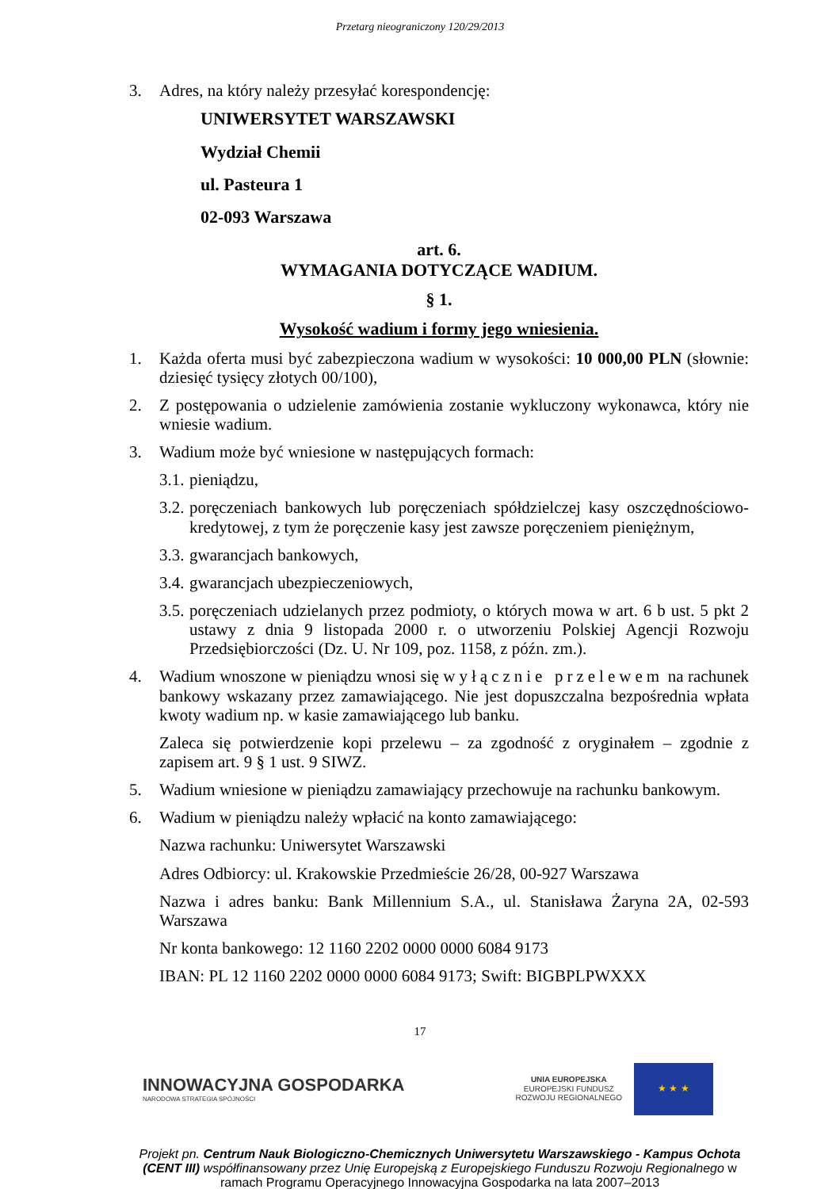Przetarg nieograniczony 120/29/2013
3. Adres, na który należy przesyłać korespondencję:
UNIWERSYTET WARSZAWSKI
Wydział Chemii
ul. Pasteura 1
02-093 Warszawa
art. 6.
WYMAGANIA DOTYCZĄCE WADIUM.
§ 1.
Wysokość wadium i formy jego wniesienia.
1. Każda oferta musi być zabezpieczona wadium w wysokości: 10 000,00 PLN (słownie: dziesięć tysięcy złotych 00/100),
2. Z postępowania o udzielenie zamówienia zostanie wykluczony wykonawca, który nie wniesie wadium.
3. Wadium może być wniesione w następujących formach:
3.1. pieniądzu,
3.2. poręczeniach bankowych lub poręczeniach spółdzielczej kasy oszczędnościowo-kredytowej, z tym że poręczenie kasy jest zawsze poręczeniem pieniężnym,
3.3. gwarancjach bankowych,
3.4. gwarancjach ubezpieczeniowych,
3.5. poręczeniach udzielanych przez podmioty, o których mowa w art. 6 b ust. 5 pkt 2 ustawy z dnia 9 listopada 2000 r. o utworzeniu Polskiej Agencji Rozwoju Przedsiębiorczości (Dz. U. Nr 109, poz. 1158, z późn. zm.).
4. Wadium wnoszone w pieniądzu wnosi się wyłącznie przelewem na rachunek bankowy wskazany przez zamawiającego. Nie jest dopuszczalna bezpośrednia wpłata kwoty wadium np. w kasie zamawiającego lub banku.
Zaleca się potwierdzenie kopi przelewu – za zgodność z oryginałem – zgodnie z zapisem art. 9 § 1 ust. 9 SIWZ.
5. Wadium wniesione w pieniądzu zamawiający przechowuje na rachunku bankowym.
6. Wadium w pieniądzu należy wpłacić na konto zamawiającego:
Nazwa rachunku: Uniwersytet Warszawski
Adres Odbiorcy: ul. Krakowskie Przedmieście 26/28, 00-927 Warszawa
Nazwa i adres banku: Bank Millennium S.A., ul. Stanisława Żaryna 2A, 02-593 Warszawa
Nr konta bankowego: 12 1160 2202 0000 0000 6084 9173
IBAN: PL 12 1160 2202 0000 0000 6084 9173; Swift: BIGBPLPWXXX
17
INNOWACYJNA GOSPODARKA
NARODOWA STRATEGIA SPÓJNOŚCI
UNIA EUROPEJSKA
EUROPEJSKI FUNDUSZ
ROZWOJU REGIONALNEGO
★ ★ ★
Projekt pn. Centrum Nauk Biologiczno-Chemicznych Uniwersytetu Warszawskiego - Kampus Ochota (CENT III) współfinansowany przez Unię Europejską z Europejskiego Funduszu Rozwoju Regionalnego w ramach Programu Operacyjnego Innowacyjna Gospodarka na lata 2007–2013